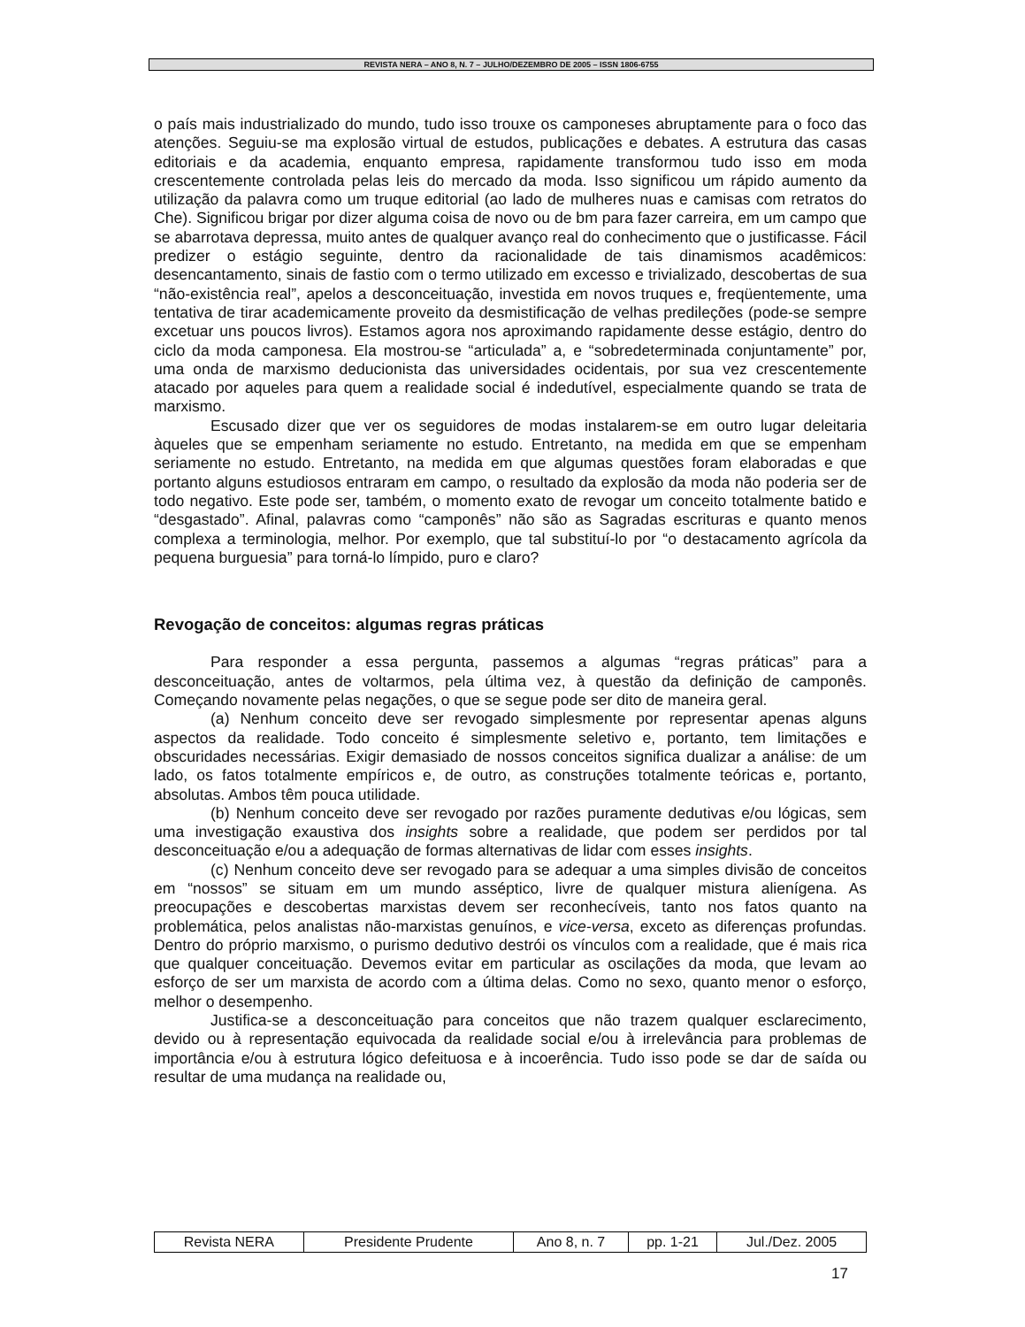REVISTA NERA – ANO 8, N. 7 – JULHO/DEZEMBRO DE 2005 – ISSN 1806-6755
o país mais industrializado do mundo, tudo isso trouxe os camponeses abruptamente para o foco das atenções. Seguiu-se ma explosão virtual de estudos, publicações e debates. A estrutura das casas editoriais e da academia, enquanto empresa, rapidamente transformou tudo isso em moda crescentemente controlada pelas leis do mercado da moda. Isso significou um rápido aumento da utilização da palavra como um truque editorial (ao lado de mulheres nuas e camisas com retratos do Che). Significou brigar por dizer alguma coisa de novo ou de bm para fazer carreira, em um campo que se abarrotava depressa, muito antes de qualquer avanço real do conhecimento que o justificasse. Fácil predizer o estágio seguinte, dentro da racionalidade de tais dinamismos acadêmicos: desencantamento, sinais de fastio com o termo utilizado em excesso e trivializado, descobertas de sua “não-existência real”, apelos a desconceituação, investida em novos truques e, freqüentemente, uma tentativa de tirar academicamente proveito da desmistificação de velhas predileções (pode-se sempre excetuar uns poucos livros). Estamos agora nos aproximando rapidamente desse estágio, dentro do ciclo da moda camponesa. Ela mostrou-se “articulada” a, e “sobredeterminada conjuntamente” por, uma onda de marxismo deducionista das universidades ocidentais, por sua vez crescentemente atacado por aqueles para quem a realidade social é indedutível, especialmente quando se trata de marxismo.
Escusado dizer que ver os seguidores de modas instalarem-se em outro lugar deleitaria àqueles que se empenham seriamente no estudo. Entretanto, na medida em que se empenham seriamente no estudo. Entretanto, na medida em que algumas questões foram elaboradas e que portanto alguns estudiosos entraram em campo, o resultado da explosão da moda não poderia ser de todo negativo. Este pode ser, também, o momento exato de revogar um conceito totalmente batido e “desgastado”. Afinal, palavras como “camponês” não são as Sagradas escrituras e quanto menos complexa a terminologia, melhor. Por exemplo, que tal substituí-lo por “o destacamento agrícola da pequena burguesia” para torná-lo límpido, puro e claro?
Revogação de conceitos: algumas regras práticas
Para responder a essa pergunta, passemos a algumas “regras práticas” para a desconceituação, antes de voltarmos, pela última vez, à questão da definição de camponês. Começando novamente pelas negações, o que se segue pode ser dito de maneira geral.
(a) Nenhum conceito deve ser revogado simplesmente por representar apenas alguns aspectos da realidade. Todo conceito é simplesmente seletivo e, portanto, tem limitações e obscuridades necessárias. Exigir demasiado de nossos conceitos significa dualizar a análise: de um lado, os fatos totalmente empíricos e, de outro, as construções totalmente teóricas e, portanto, absolutas. Ambos têm pouca utilidade.
(b) Nenhum conceito deve ser revogado por razões puramente dedutivas e/ou lógicas, sem uma investigação exaustiva dos insights sobre a realidade, que podem ser perdidos por tal desconceituação e/ou a adequação de formas alternativas de lidar com esses insights.
(c) Nenhum conceito deve ser revogado para se adequar a uma simples divisão de conceitos em “nossos” se situam em um mundo asséptico, livre de qualquer mistura alienígena. As preocupações e descobertas marxistas devem ser reconhecíveis, tanto nos fatos quanto na problemática, pelos analistas não-marxistas genuínos, e vice-versa, exceto as diferenças profundas. Dentro do próprio marxismo, o purismo dedutivo destrói os vínculos com a realidade, que é mais rica que qualquer conceituação. Devemos evitar em particular as oscilações da moda, que levam ao esforço de ser um marxista de acordo com a última delas. Como no sexo, quanto menor o esforço, melhor o desempenho.
Justifica-se a desconceituação para conceitos que não trazem qualquer esclarecimento, devido ou à representação equivocada da realidade social e/ou à irrelevância para problemas de importância e/ou à estrutura lógico defeituosa e à incoerência. Tudo isso pode se dar de saída ou resultar de uma mudança na realidade ou,
| Revista NERA | Presidente Prudente | Ano 8, n. 7 | pp. 1-21 | Jul./Dez. 2005 |
17